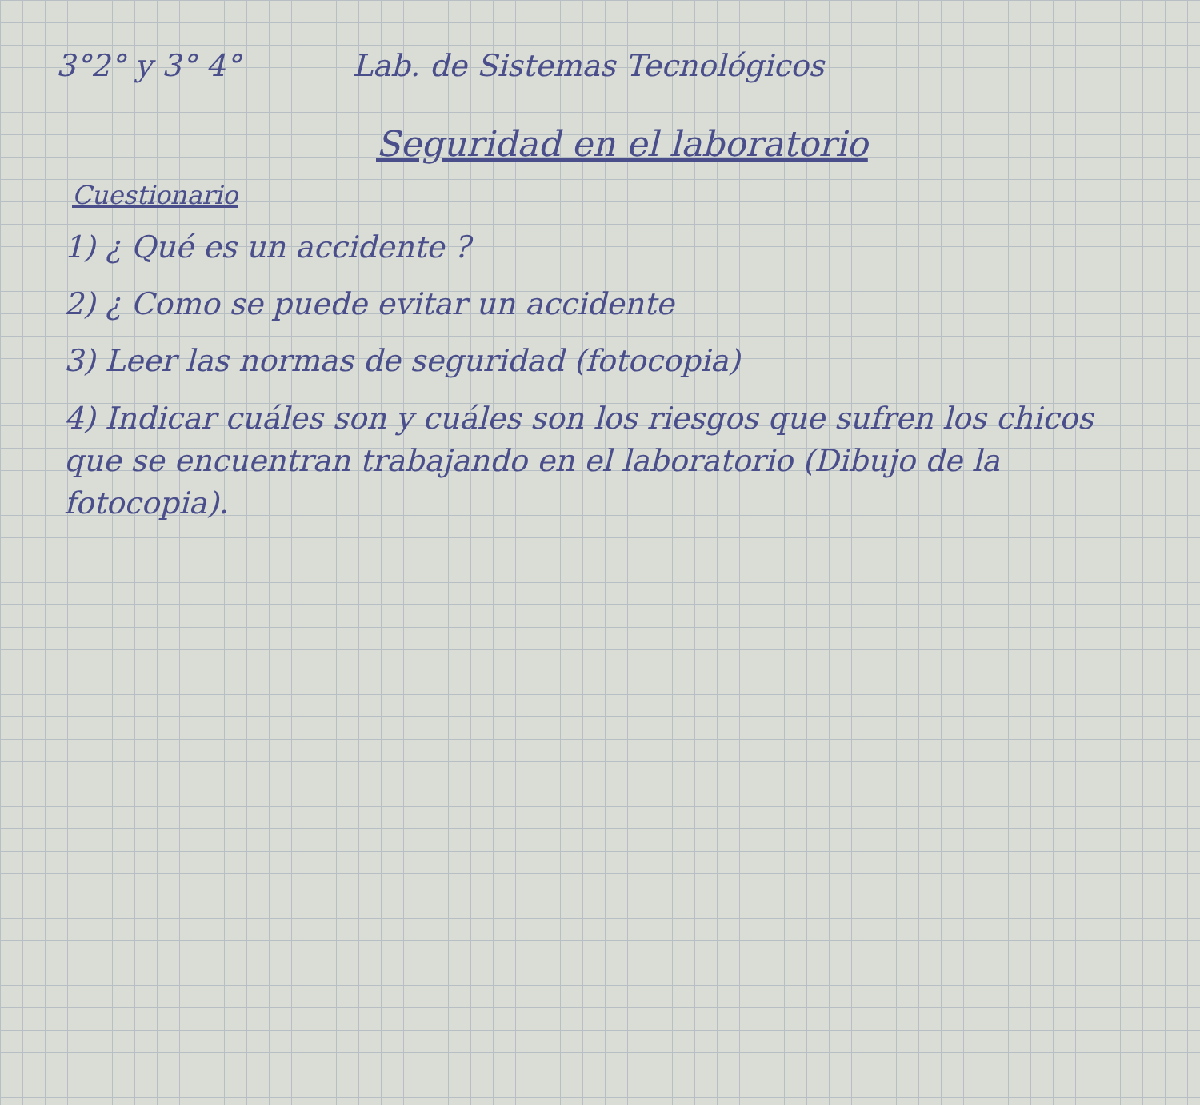3°2° y 3° 4° Lab. de Sistemas Tecnológicos
Seguridad en el laboratorio
Cuestionario
1) ¿ Qué es un accidente ?
2) ¿ Como se puede evitar un accidente
3) Leer las normas de seguridad (fotocopia)
4) Indicar cuáles son y cuáles son los riesgos que sufren los chicos que se encuentran trabajando en el laboratorio (Dibujo de la fotocopia).